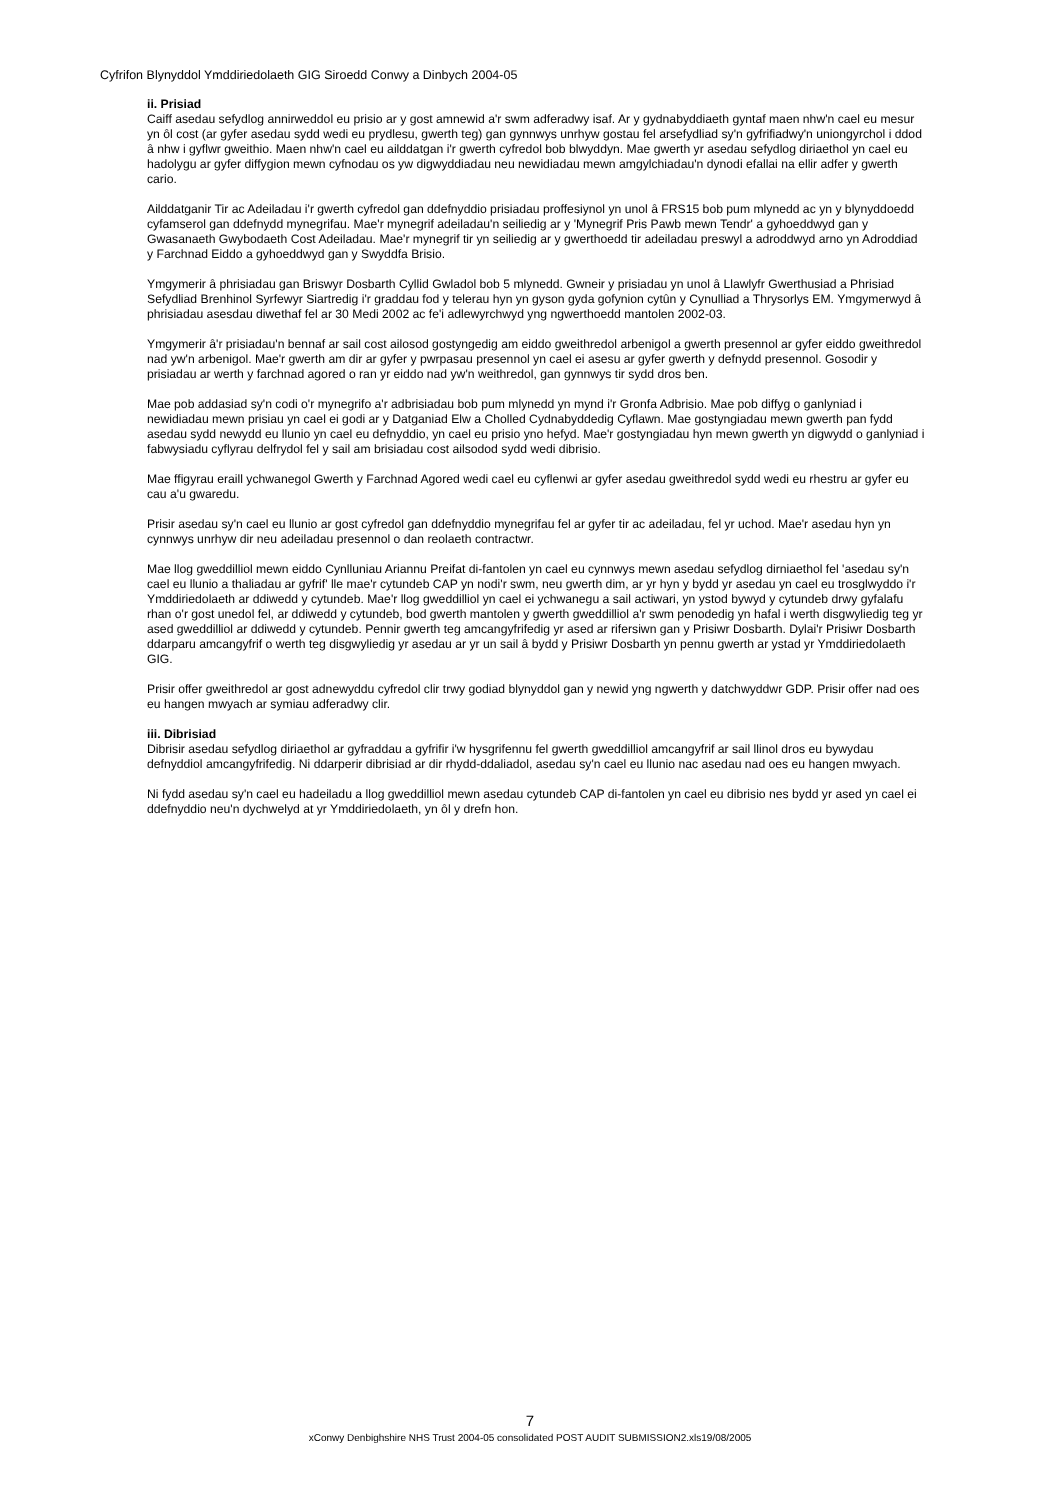Cyfrifon Blynyddol Ymddiriedolaeth GIG Siroedd Conwy a Dinbych 2004-05
ii. Prisiad
Caiff asedau sefydlog annirweddol eu prisio ar y gost amnewid a'r swm adferadwy isaf. Ar y gydnabyddiaeth gyntaf maen nhw'n cael eu mesur yn ôl cost (ar gyfer asedau sydd wedi eu prydlesu, gwerth teg) gan gynnwys unrhyw gostau fel arsefydliad sy'n gyfrifiadwy'n uniongyrchol i ddod â nhw i gyflwr gweithio. Maen nhw'n cael eu ailddatgan i'r gwerth cyfredol bob blwyddyn. Mae gwerth yr asedau sefydlog diriaethol yn cael eu hadolygu ar gyfer diffygion mewn cyfnodau os yw digwyddiadau neu newidiadau mewn amgylchiadau'n dynodi efallai na ellir adfer y gwerth cario.
Ailddatganir Tir ac Adeiladau i'r gwerth cyfredol gan ddefnyddio prisiadau proffesiynol yn unol â FRS15 bob pum mlynedd ac yn y blynyddoedd cyfamserol gan ddefnydd mynegrifau. Mae'r mynegrif adeiladau'n seiliedig ar y 'Mynegrif Pris Pawb mewn Tendr' a gyhoeddwyd gan y Gwasanaeth Gwybodaeth Cost Adeiladau. Mae'r mynegrif tir yn seiliedig ar y gwerthoedd tir adeiladau preswyl a adroddwyd arno yn Adroddiad y Farchnad Eiddo a gyhoeddwyd gan y Swyddfa Brisio.
Ymgymerir â phrisiadau gan Briswyr Dosbarth Cyllid Gwladol bob 5 mlynedd. Gwneir y prisiadau yn unol â Llawlyfr Gwerthusiad a Phrisiad Sefydliad Brenhinol Syrfewyr Siartredig i'r graddau fod y telerau hyn yn gyson gyda gofynion cytûn y Cynulliad a Thrysorlys EM. Ymgymerwyd â phrisiadau asesdau diwethaf fel ar 30 Medi 2002 ac fe'i adlewyrchwyd yng ngwerthoedd mantolen 2002-03.
Ymgymerir â'r prisiadau'n bennaf ar sail cost ailosod gostyngedig am eiddo gweithredol arbenigol a gwerth presennol ar gyfer eiddo gweithredol nad yw'n arbenigol. Mae'r gwerth am dir ar gyfer y pwrpasau presennol yn cael ei asesu ar gyfer gwerth y defnydd presennol. Gosodir y prisiadau ar werth y farchnad agored o ran yr eiddo nad yw'n weithredol, gan gynnwys tir sydd dros ben.
Mae pob addasiad sy'n codi o'r mynegrifo a'r adbrisiadau bob pum mlynedd yn mynd i'r Gronfa Adbrisio. Mae pob diffyg o ganlyniad i newidiadau mewn prisiau yn cael ei godi ar y Datganiad Elw a Cholled Cydnabyddedig Cyflawn. Mae gostyngiadau mewn gwerth pan fydd asedau sydd newydd eu llunio yn cael eu defnyddio, yn cael eu prisio yno hefyd. Mae'r gostyngiadau hyn mewn gwerth yn digwydd o ganlyniad i fabwysiadu cyflyrau delfrydol fel y sail am brisiadau cost ailsodod sydd wedi dibrisio.
Mae ffigyrau eraill ychwanegol Gwerth y Farchnad Agored wedi cael eu cyflenwi ar gyfer asedau gweithredol sydd wedi eu rhestru ar gyfer eu cau a'u gwaredu.
Prisir asedau sy'n cael eu llunio ar gost cyfredol gan ddefnyddio mynegrifau fel ar gyfer tir ac adeiladau, fel yr uchod. Mae'r asedau hyn yn cynnwys unrhyw dir neu adeiladau presennol o dan reolaeth contractwr.
Mae llog gweddilliol mewn eiddo Cynlluniau Ariannu Preifat di-fantolen yn cael eu cynnwys mewn asedau sefydlog dirniaethol fel 'asedau sy'n cael eu llunio a thaliadau ar gyfrif' lle mae'r cytundeb CAP yn nodi'r swm, neu gwerth dim, ar yr hyn y bydd yr asedau yn cael eu trosglwyddo i'r Ymddiriedolaeth ar ddiwedd y cytundeb. Mae'r llog gweddilliol yn cael ei ychwanegu a sail actiwari, yn ystod bywyd y cytundeb drwy gyfalafu rhan o'r gost unedol fel, ar ddiwedd y cytundeb, bod gwerth mantolen y gwerth gweddilliol a'r swm penodedig yn hafal i werth disgwyliedig teg yr ased gweddilliol ar ddiwedd y cytundeb. Pennir gwerth teg amcangyfrifedig yr ased ar rifersiwn gan y Prisiwr Dosbarth. Dylai'r Prisiwr Dosbarth ddarparu amcangyfrif o werth teg disgwyliedig yr asedau ar yr un sail â bydd y Prisiwr Dosbarth yn pennu gwerth ar ystad yr Ymddiriedolaeth GIG.
Prisir offer gweithredol ar gost adnewyddu cyfredol clir trwy godiad blynyddol gan y newid yng ngwerth y datchwyddwr GDP. Prisir offer nad oes eu hangen mwyach ar symiau adferadwy clir.
iii. Dibrisiad
Dibrisir asedau sefydlog diriaethol ar gyfraddau a gyfrifir i'w hysgrifennu fel gwerth gweddilliol amcangyfrif ar sail llinol dros eu bywydau defnyddiol amcangyfrifedig. Ni ddarperir dibrisiad ar dir rhydd-ddaliadol, asedau sy'n cael eu llunio nac asedau nad oes eu hangen mwyach.
Ni fydd asedau sy'n cael eu hadeiladu a llog gweddilliol mewn asedau cytundeb CAP di-fantolen yn cael eu dibrisio nes bydd yr ased yn cael ei ddefnyddio neu'n dychwelyd at yr Ymddiriedolaeth, yn ôl y drefn hon.
7
xConwy Denbighshire NHS Trust 2004-05 consolidated POST AUDIT SUBMISSION2.xls19/08/2005